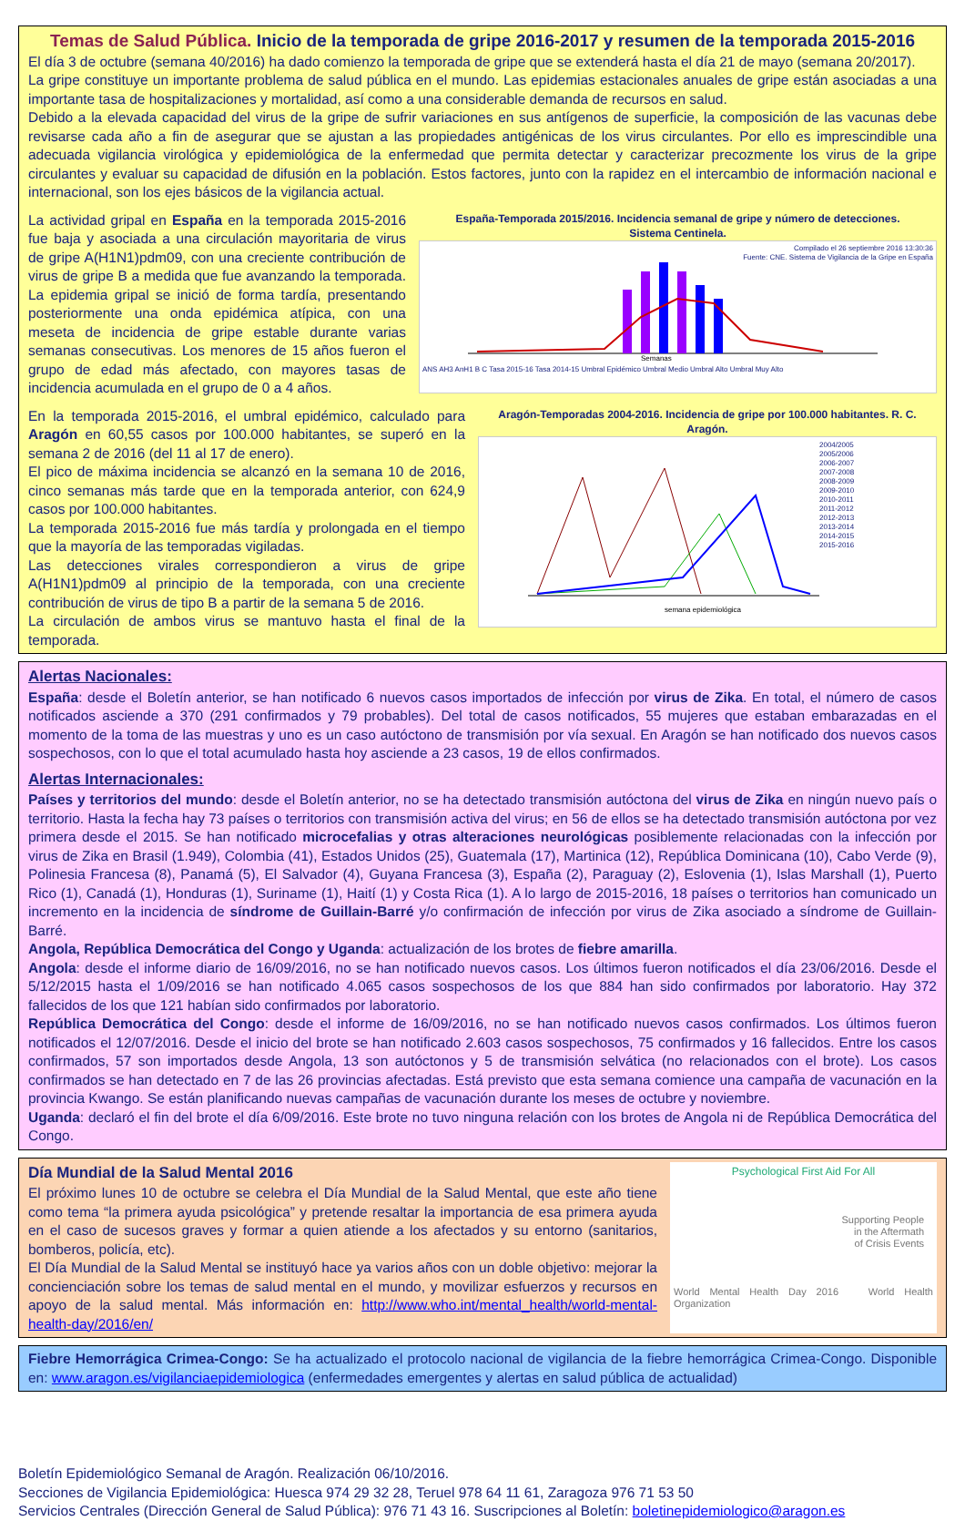Temas de Salud Pública. Inicio de la temporada de gripe 2016-2017 y resumen de la temporada 2015-2016
El día 3 de octubre (semana 40/2016) ha dado comienzo la temporada de gripe que se extenderá hasta el día 21 de mayo (semana 20/2017).
La gripe constituye un importante problema de salud pública en el mundo. Las epidemias estacionales anuales de gripe están asociadas a una importante tasa de hospitalizaciones y mortalidad, así como a una considerable demanda de recursos en salud.
Debido a la elevada capacidad del virus de la gripe de sufrir variaciones en sus antígenos de superficie, la composición de las vacunas debe revisarse cada año a fin de asegurar que se ajustan a las propiedades antigénicas de los virus circulantes. Por ello es imprescindible una adecuada vigilancia virológica y epidemiológica de la enfermedad que permita detectar y caracterizar precozmente los virus de la gripe circulantes y evaluar su capacidad de difusión en la población. Estos factores, junto con la rapidez en el intercambio de información nacional e internacional, son los ejes básicos de la vigilancia actual.
La actividad gripal en España en la temporada 2015-2016 fue baja y asociada a una circulación mayoritaria de virus de gripe A(H1N1)pdm09, con una creciente contribución de virus de gripe B a medida que fue avanzando la temporada. La epidemia gripal se inició de forma tardía, presentando posteriormente una onda epidémica atípica, con una meseta de incidencia de gripe estable durante varias semanas consecutivas. Los menores de 15 años fueron el grupo de edad más afectado, con mayores tasas de incidencia acumulada en el grupo de 0 a 4 años.
España-Temporada 2015/2016. Incidencia semanal de gripe y número de detecciones.
Sistema Centinela.
Compilado el 26 septiembre 2016 13:30:36
Fuente: CNE. Sistema de Vigilancia de la Gripe en España
Semanas
ANS AH3 AnH1 B C Tasa 2015-16 Tasa 2014-15 Umbral Epidémico Umbral Medio Umbral Alto Umbral Muy Alto
En la temporada 2015-2016, el umbral epidémico, calculado para Aragón en 60,55 casos por 100.000 habitantes, se superó en la semana 2 de 2016 (del 11 al 17 de enero).
El pico de máxima incidencia se alcanzó en la semana 10 de 2016, cinco semanas más tarde que en la temporada anterior, con 624,9 casos por 100.000 habitantes.
La temporada 2015-2016 fue más tardía y prolongada en el tiempo que la mayoría de las temporadas vigiladas.
Las detecciones virales correspondieron a virus de gripe A(H1N1)pdm09 al principio de la temporada, con una creciente contribución de virus de tipo B a partir de la semana 5 de 2016.
La circulación de ambos virus se mantuvo hasta el final de la temporada.
Aragón-Temporadas 2004-2016. Incidencia de gripe por 100.000 habitantes. R. C. Aragón.
semana epidemiológica
2004/2005
2005/2006
2006-2007
2007-2008
2008-2009
2009-2010
2010-2011
2011-2012
2012-2013
2013-2014
2014-2015
2015-2016
Alertas Nacionales:
España: desde el Boletín anterior, se han notificado 6 nuevos casos importados de infección por virus de Zika. En total, el número de casos notificados asciende a 370 (291 confirmados y 79 probables). Del total de casos notificados, 55 mujeres que estaban embarazadas en el momento de la toma de las muestras y uno es un caso autóctono de transmisión por vía sexual. En Aragón se han notificado dos nuevos casos sospechosos, con lo que el total acumulado hasta hoy asciende a 23 casos, 19 de ellos confirmados.
Alertas Internacionales:
Países y territorios del mundo: desde el Boletín anterior, no se ha detectado transmisión autóctona del virus de Zika en ningún nuevo país o territorio. Hasta la fecha hay 73 países o territorios con transmisión activa del virus; en 56 de ellos se ha detectado transmisión autóctona por vez primera desde el 2015. Se han notificado microcefalias y otras alteraciones neurológicas posiblemente relacionadas con la infección por virus de Zika en Brasil (1.949), Colombia (41), Estados Unidos (25), Guatemala (17), Martinica (12), República Dominicana (10), Cabo Verde (9), Polinesia Francesa (8), Panamá (5), El Salvador (4), Guyana Francesa (3), España (2), Paraguay (2), Eslovenia (1), Islas Marshall (1), Puerto Rico (1), Canadá (1), Honduras (1), Suriname (1), Haití (1) y Costa Rica (1). A lo largo de 2015-2016, 18 países o territorios han comunicado un incremento en la incidencia de síndrome de Guillain-Barré y/o confirmación de infección por virus de Zika asociado a síndrome de Guillain-Barré.
Angola, República Democrática del Congo y Uganda: actualización de los brotes de fiebre amarilla.
Angola: desde el informe diario de 16/09/2016, no se han notificado nuevos casos. Los últimos fueron notificados el día 23/06/2016. Desde el 5/12/2015 hasta el 1/09/2016 se han notificado 4.065 casos sospechosos de los que 884 han sido confirmados por laboratorio. Hay 372 fallecidos de los que 121 habían sido confirmados por laboratorio.
República Democrática del Congo: desde el informe de 16/09/2016, no se han notificado nuevos casos confirmados. Los últimos fueron notificados el 12/07/2016. Desde el inicio del brote se han notificado 2.603 casos sospechosos, 75 confirmados y 16 fallecidos. Entre los casos confirmados, 57 son importados desde Angola, 13 son autóctonos y 5 de transmisión selvática (no relacionados con el brote). Los casos confirmados se han detectado en 7 de las 26 provincias afectadas. Está previsto que esta semana comience una campaña de vacunación en la provincia Kwango. Se están planificando nuevas campañas de vacunación durante los meses de octubre y noviembre.
Uganda: declaró el fin del brote el día 6/09/2016. Este brote no tuvo ninguna relación con los brotes de Angola ni de República Democrática del Congo.
Día Mundial de la Salud Mental 2016
El próximo lunes 10 de octubre se celebra el Día Mundial de la Salud Mental, que este año tiene como tema “la primera ayuda psicológica” y pretende resaltar la importancia de esa primera ayuda en el caso de sucesos graves y formar a quien atiende a los afectados y su entorno (sanitarios, bomberos, policía, etc).
El Día Mundial de la Salud Mental se instituyó hace ya varios años con un doble objetivo: mejorar la concienciación sobre los temas de salud mental en el mundo, y movilizar esfuerzos y recursos en apoyo de la salud mental. Más información en: http://www.who.int/mental_health/world-mental-health-day/2016/en/
Psychological First Aid For All
Supporting People
in the Aftermath
of Crisis Events
World Mental Health Day 2016 World Health Organization
Fiebre Hemorrágica Crimea-Congo: Se ha actualizado el protocolo nacional de vigilancia de la fiebre hemorrágica Crimea-Congo. Disponible en: www.aragon.es/vigilanciaepidemiologica (enfermedades emergentes y alertas en salud pública de actualidad)
Boletín Epidemiológico Semanal de Aragón. Realización 06/10/2016.
Secciones de Vigilancia Epidemiológica: Huesca 974 29 32 28, Teruel 978 64 11 61, Zaragoza 976 71 53 50
Servicios Centrales (Dirección General de Salud Pública): 976 71 43 16. Suscripciones al Boletín: boletinepidemiologico@aragon.es